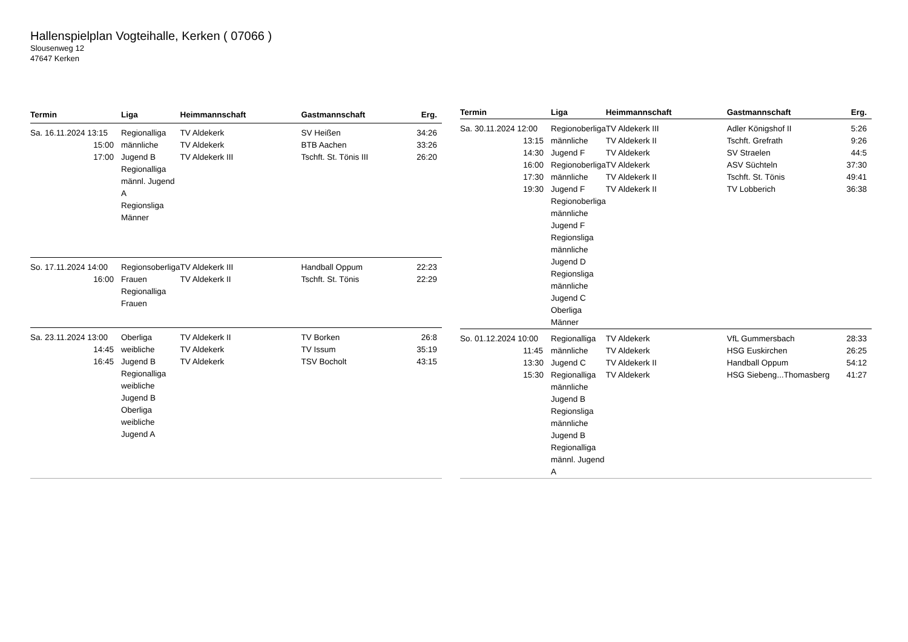Hallenspielplan Vogteihalle, Kerken ( 07066 )
Slousenweg 12
47647 Kerken
| Termin | Liga | Heimmannschaft | Gastmannschaft | Erg. |
| --- | --- | --- | --- | --- |
| Sa. 16.11.2024 13:15 15:00 17:00 | Regionalliga männliche Jugend B Regionalliga männl. Jugend A Regionsliga Männer | TV Aldekerk TV Aldekerk TV Aldekerk III | SV Heißen BTB Aachen Tschft. St. Tönis III | 34:26 33:26 26:20 |
| So. 17.11.2024 14:00 16:00 | Regionsoberliga Frauen Regionalliga Frauen | TV Aldekerk III TV Aldekerk II | Handball Oppum Tschft. St. Tönis | 22:23 22:29 |
| Sa. 23.11.2024 13:00 14:45 16:45 | Oberliga weibliche Jugend B Regionalliga weibliche Jugend B Oberliga weibliche Jugend A | TV Aldekerk II TV Aldekerk TV Aldekerk | TV Borken TV Issum TSV Bocholt | 26:8 35:19 43:15 |
| Termin | Liga | Heimmannschaft | Gastmannschaft | Erg. |
| --- | --- | --- | --- | --- |
| Sa. 30.11.2024 12:00 13:15 14:30 16:00 17:30 19:30 | Regionoberliga männliche Jugend F Regionoberliga männliche Jugend F Regionoberliga männliche Jugend F Regionsliga männliche Jugend D Regionsliga männliche Jugend C Oberliga Männer | TV Aldekerk III TV Aldekerk II TV Aldekerk TV Aldekerk TV Aldekerk II TV Aldekerk II | Adler Königshof II Tschft. Grefrath SV Straelen ASV Süchteln Tschft. St. Tönis TV Lobberich | 5:26 9:26 44:5 37:30 49:41 36:38 |
| So. 01.12.2024 10:00 11:45 13:30 15:30 | Regionalliga männliche Jugend C Regionalliga männliche Jugend B Regionsliga männliche Jugend B Regionalliga männl. Jugend A | TV Aldekerk TV Aldekerk TV Aldekerk II TV Aldekerk | VfL Gummersbach HSG Euskirchen Handball Oppum HSG Siebeng...Thomasberg | 28:33 26:25 54:12 41:27 |